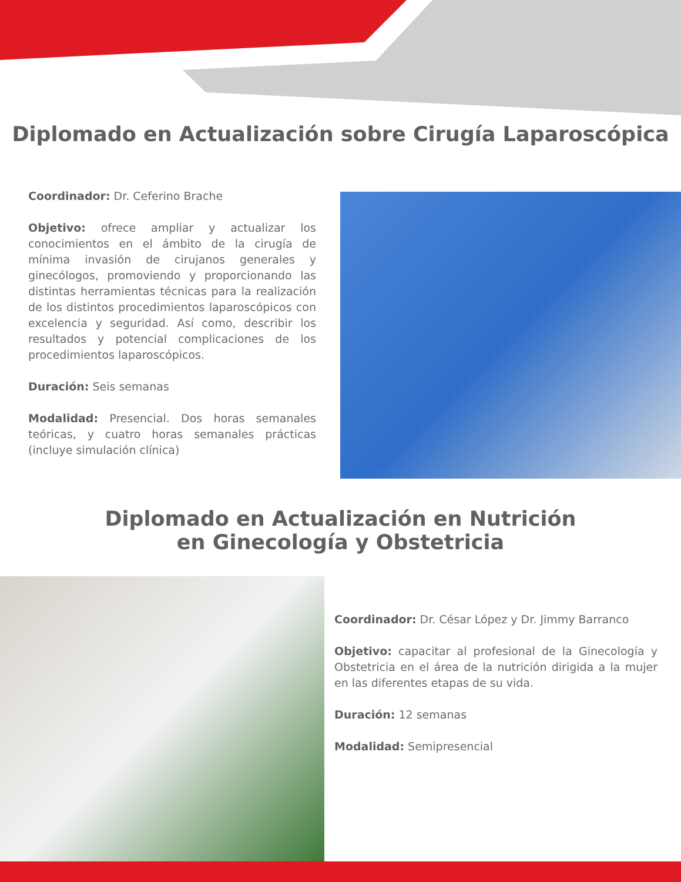Diplomado en Actualización sobre Cirugía Laparoscópica
Coordinador: Dr. Ceferino Brache
Objetivo: ofrece ampliar y actualizar los conocimientos en el ámbito de la cirugía de mínima invasión de cirujanos generales y ginecólogos, promoviendo y proporcionando las distintas herramientas técnicas para la realización de los distintos procedimientos laparoscópicos con excelencia y seguridad. Así como, describir los resultados y potencial complicaciones de los procedimientos laparoscópicos.
Duración: Seis semanas
Modalidad: Presencial. Dos horas semanales teóricas, y cuatro horas semanales prácticas (incluye simulación clínica)
Diplomado en Actualización en Nutrición
en Ginecología y Obstetricia
Coordinador: Dr. César López y Dr. Jimmy Barranco
Objetivo: capacitar al profesional de la Ginecología y Obstetricia en el área de la nutrición dirigida a la mujer en las diferentes etapas de su vida.
Duración: 12 semanas
Modalidad: Semipresencial